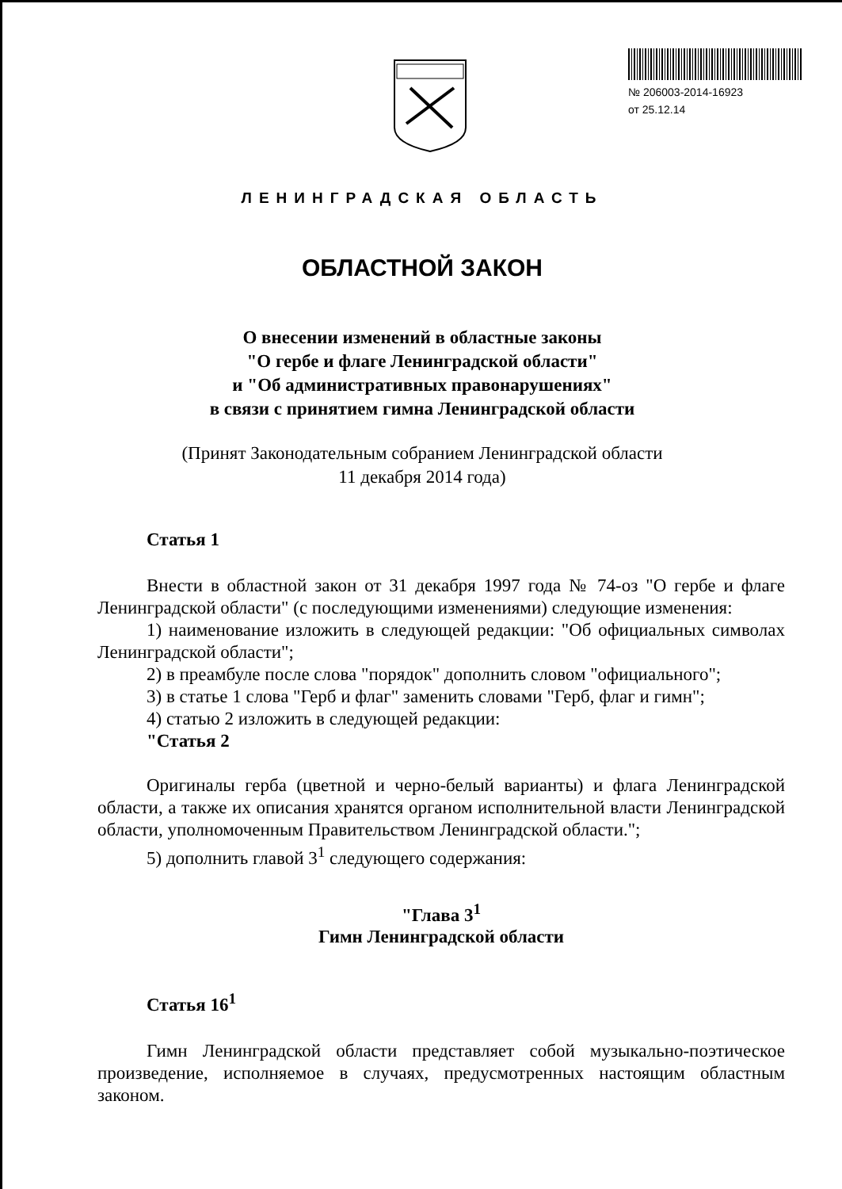№ 206003-2014-16923
от 25.12.14
ЛЕНИНГРАДСКАЯ ОБЛАСТЬ
ОБЛАСТНОЙ ЗАКОН
О внесении изменений в областные законы
"О гербе и флаге Ленинградской области"
и "Об административных правонарушениях"
в связи с принятием гимна Ленинградской области
(Принят Законодательным собранием Ленинградской области
11 декабря 2014 года)
Статья 1
Внести в областной закон от 31 декабря 1997 года № 74-оз "О гербе и флаге Ленинградской области" (с последующими изменениями) следующие изменения:
1) наименование изложить в следующей редакции: "Об официальных символах Ленинградской области";
2) в преамбуле после слова "порядок" дополнить словом "официального";
3) в статье 1 слова "Герб и флаг" заменить словами "Герб, флаг и гимн";
4) статью 2 изложить в следующей редакции:
"Статья 2
Оригиналы герба (цветной и черно-белый варианты) и флага Ленинградской области, а также их описания хранятся органом исполнительной власти Ленинградской области, уполномоченным Правительством Ленинградской области.";
5) дополнить главой 3<sup>1</sup> следующего содержания:
"Глава 3<sup>1</sup>
Гимн Ленинградской области
Статья 16<sup>1</sup>
Гимн Ленинградской области представляет собой музыкально-поэтическое произведение, исполняемое в случаях, предусмотренных настоящим областным законом.